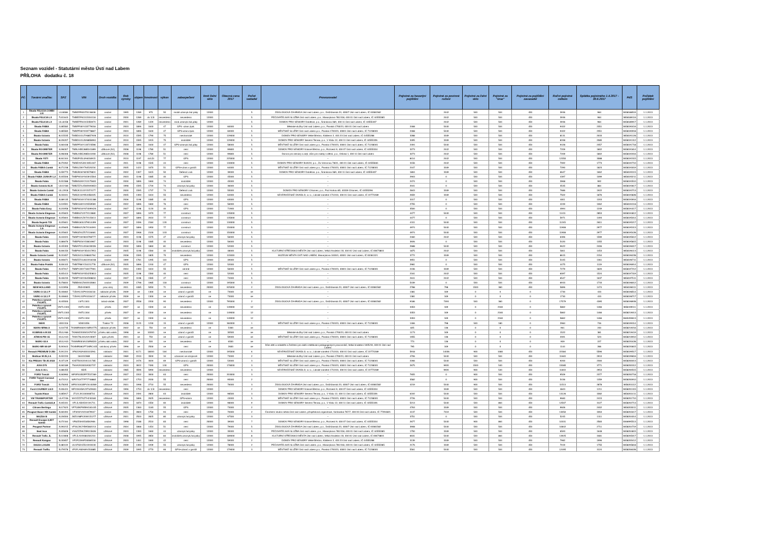Seznam vozidel - Statutární město Ústí nad Labem
PŘÍLOHA dodatku č. 18
| Pč: | Tovární značka: | SPZ | VIN | Druh vozidla: | Rok výroby | objem | hmotnost | výkon | zabezpečení | limit čelní sklo | Obecná cena 2017 | Počet sedadel | Provozovatel | Pojistné za havarijní pojištění | Pojistné za povinné ručení | Pojistné za čelní sklo | Pojistné za "úraz" | Pojistné za pojištění zavazadel | Roční pojistné celkem | Splátka pojistného 1.4.2017 - 30.6.2017 | PdS | Počátek pojištění |
| --- | --- | --- | --- | --- | --- | --- | --- | --- | --- | --- | --- | --- | --- | --- | --- | --- | --- | --- | --- | --- | --- | --- |
| 1 | Škoda FELICIA COMBI LXI | ULI8388 | TMBEFF653T0136636 | osobní | 1995 | 1289 | 975 | 50 | imobil.uzamyk.řad páky | 12000 | | 5 | ZOOLOGICKÁ ZAHRADA Ústí nad Labem, p.o., Drážďanská 23, 40007 Ústí nad Labem, IČ 00081582 | | 2442 | 540 | 504 | 450 | 3936 | 984 | 3658188519 | 1.1.2013 |
| 2 | Škoda FELICIA LX | 7U01643 | TMBEEF61315334118 | osobní | 2000 | 1289 | do 3,5t | neuvedeno | neuvedeno | 12000 | | 5 | PEČOVATELSKÁ SLUŽBA Ústí nad Labem, p.o., Masarykova 781/318, 400 01 Ústí nad Labem, IČ 44555385 | | 2442 | 540 | 504 | 450 | 3936 | 984 | 3658189116 | 1.1.2013 |
| 3 | Škoda FELICIA LX | ULL8158 | TMBEFF61315350074 | osobní | 2001 | 1289 | 1420 | neuvedeno | imob.uzamyk.řad.páky | 12000 | | 5 | DOMOV PRO SENIORY Dobětice, p.o., Šrámkova 38A, 400 11 Ústí nad Labem, IČ 44555407 | | 2442 | 540 | 504 | 450 | 3936 | 984 | 3658189917 | 1.1.2013 |
| 4 | Škoda FABIA | 1U85582 | TMBPF46Y433779018 | osobní | 2003 | 1896 | 1640 | 47 | GPS -uzam.zpát. | 12000 | 60000 | 5 | Městské služby Ústí nad Labem, p.o., Panská 1700/23, 400 01 Ústí nad Labem | 2468 | 5440 | 540 | 504 | 450 | 9402 | 2351 | 3658190416 | 1.1.2013 |
| 5 | Škoda FABIA | 1U85583 | TMBPF46Y033778867 | osobní | 2003 | 1896 | 1640 | 47 | GPS-uzam.zpát. | 12000 | 60000 | 5 | MĚSTSKÉ SLUŽBY Ústí nad Labem,p.o., Panská 1700/23, 40001 Ústí nad Labem, IČ 71238301 | 2468 | 5440 | 540 | 504 | 450 | 9402 | 2351 | 3658190918 | 1.1.2013 |
| 6 | Škoda Octavia | 6U15535 | TMBDX41U7A8857926 | osobní | 2010 | 1595 | 1790 | 75 | mechanické | 12000 | 129000 | 5 | DOMOV PRO SENIORY Velké Březno, Klášterní 2, 403 23 Ústí nad Labem, IČ 44555288 | 3288 | 3349 | 540 | 504 | 450 | 8131 | 2033 | 3658191128 | 1.1.2013 |
| 7 | Škoda Octavia | 6U26207 | TMBDX41U3A8858961 | osobní | 2010 | 1595 | 1915 | 75 | imobilizér | 12000 | 129000 | 5 | DOMOV PRO SENIORY Severní Terasa, p.o., V Klidu 12, 400 11 Ústí nad Labem, IČ 44555326 | 3495 | 3349 | 540 | 504 | 450 | 8338 | 2085 | 3658191312 | 1.1.2013 |
| 8 | Škoda Fabia | 1U60448 | TMBPF16Y133723598 | osobní | 2003 | 1896 | 1640 | 47 | GPS-uzamyk.řad.páky | 12000 | 58000 | 5 | MĚSTSKÉ SLUŽBY Ústí nad Labem,p.o., Panská 1700/23, 40001 Ústí nad Labem, IČ 71238301 | 2494 | 5440 | 540 | 504 | 450 | 9428 | 2357 | 3658191718 | 1.1.2013 |
| 9 | Škoda ROOMSTER | 4U98307 | TMBUHB5J885041899 | užitkové (N1) | 2008 | 1198 | 1780 | 51 | není | 12000 | 99800 | 5 | DOMOV PRO SENIORY Krásné Březno, p.o., Rozcestí 9, 400 07 Ústí nad Labem, IČ 44555334 | 3273 | 2442 | 540 | 504 | 450 | 7209 | 1802 | 3658191814 | 1.1.2013 |
| 10 | Škoda ROOMSTER | 4U98308 | TMBUHB5J985041930 | užitkové (N1) | 2008 | 1198 | 1780 | 51 | není | 12000 | 99800 | 5 | Domov pro seniory a azyl. dům pro matky s dětmi, p.o., Orlická 1, 400 11 Ústí nad Labem | 3273 | 2442 | 540 | 504 | 450 | 7209 | 1802 | 3658192016 | 1.1.2013 |
| 11 | Škoda YETI | 6U61344 | TMBJF45L0A6018915 | osobní | 2010 | 1197 | do3,5t | 77 | GPS | 12000 | 225000 | 5 | – | 8414 | 2442 | 540 | 504 | 450 | 12350 | 3088 | 3658192315 | 1.1.2013 |
| 12 | Škoda FABIA | 6U70262 | TMBEA25J0C3051467 | osobní | 2011 | 1198 | 1545 | 44 | není | 12000 | 130000 | 5 | DOMOV PRO SENIORY BUKOV, p.o., Za Vozovnou 783/1, 400 01 Ústí nad Labem, IČ 44555661 | 3156 | 2442 | 540 | 504 | 450 | 7092 | 1773 | 3658192710 | 1.1.2013 |
| 13 | Škoda FABIA Combi | 6U71238 | TMBGJ26Y764520234 | osobní | 2005 | 1422 | 1670 | 51 | GPS+uzam.v garáži | 12000 | 64000 | 5 | MĚSTSKÉ SLUŽBY Ústí nad Labem,p.o., Panská 1700/23, 40001 Ústí nad Labem, IČ 71238301 | 2447 | 3349 | 540 | 504 | 450 | 7290 | 1823 | 3658193019 | 1.1.2013 |
| 14 | Škoda FABIA | 1U59773 | TMBJB16Y823579824 | osobní | 2002 | 1397 | 1615 | 50 | Defend Lock | 12000 | 39000 | 5 | DOMOV PRO SENIORY Dobětice, p.o., Šrámkova 38A, 400 11 Ústí nad Labem, IČ 44555407 | 1804 | 3349 | 540 | 504 | 450 | 6647 | 1662 | 3658193115 | 1.1.2013 |
| 15 | Škoda FABIA JUNIOR 1.2 | 2U05506 | TMBPW16Y043915564 | osobní | 2003 | 1198 | 1085 | 40 | GPS | 12000 | 45000 | 5 | – | 2903 | 0 | 540 | 504 | 450 | 4397 | 1099 | 3658193211 | 1.1.2013 |
| 16 | Škoda Fabia | 2U51588 | TMBMS26Y213175600 | osobní | 2000 | 1896 | 1660 | 74 | imobilizér | 12000 | 45000 | 5 | – | 2474 | 0 | 540 | 504 | 450 | 3968 | 992 | 3658193510 | 1.1.2013 |
| 17 | Škoda Octavia SLXI | ULK2166 | TMBZZZ1U5W2092853 | osobní | 1998 | 1595 | 1720 | 74 | uzamyk.řad.páky | 12000 | 36000 | 5 | – | 2041 | 0 | 540 | 504 | 450 | 3535 | 884 | 3658193617 | 1.1.2013 |
| 18 | Škoda Octavia Combi | ULL2918 | TMBJK11U3Y2372177 | osobní | 2000 | 1595 | 1737 | 74 | Defend Lock | 12000 | 55000 | 5 | DOMOV PRO SENIORY Chlumec, p.o., Pod Horkou 85, 40339 Chlumec, IČ 44555296 | 2843 | 3349 | 540 | 504 | 450 | 7686 | 1922 | 3658193713 | 1.1.2013 |
| 19 | Škoda FABIA Combi | 3U34041 | TMBJC16Y954358325 | osobní | 2005 | 1390 | 1610 | 55 | neuvedeno | 12000 | 64000 | 5 | SEVEROČESKÉ DIVADLO, s.r.o., Lidické náměstí 1710/10, 400 01 Ústí nad Labem, IČ 22774289 | 2659 | 3349 | 540 | 504 | 450 | 7502 | 1876 | 3658193828 | 1.1.2013 |
| 20 | Škoda FABIA | 3U89135 | TMBPW16YX74031386 | osobní | 2006 | 1198 | 1085 | 40 | GPS | 12000 | 63000 | 5 | – | 3317 | 0 | 540 | 504 | 450 | 4811 | 1203 | 3658193916 | 1.1.2013 |
| 21 | Škoda FABIA | 1U19591 | TMBNS46Y423559590 | osobní | 2002 | 1896 | 1660 | 76 | není | 12000 | 56000 | 5 | – | 2755 | 0 | 540 | 504 | 450 | 4249 | 1062 | 3658194118 | 1.1.2013 |
| 22 | Škoda Fabia Easy | 4U24958 | TMBPW16Y674099426 | osobní | 2007 | 1198 | 1120 | 40 | GPS | 12000 | 71900 | 5 | – | 3500 | 0 | 540 | 504 | 450 | 4994 | 1249 | 3658194417 | 1.1.2013 |
| 23 | Škoda Octavia Elegance | 4U25603 | TMBBSZ12272113880 | osobní | 2007 | 1896 | 1970 | 77 | construct | 12000 | 135000 | 5 | – | 4477 | 5440 | 540 | 504 | 450 | 11411 | 2853 | 3658194812 | 1.1.2013 |
| 24 | Škoda Octavia Elegance | 4U25604 | TMBBS21Z072115613 | osobní | 2007 | 1896 | 2010 | 77 | construct | 12000 | 135000 | 5 | – | 4477 | 0 | 540 | 504 | 450 | 5971 | 1493 | 3658195014 | 1.1.2013 |
| 25 | Škoda Superb TDI | 4U25601 | TMBBG63U379014499 | osobní | 2007 | 2496 | 2184 | 120 | construct | 12000 | 130000 | 5 | – | 4311 | 5440 | 540 | 504 | 450 | 11245 | 2811 | 3658195217 | 1.1.2013 |
| 26 | Škoda Octavia Elegance 1.9 | 4U25605 | TMBBS21Z672116393 | osobní | 2007 | 1896 | 1950 | 77 | construct | 12000 | 150000 | 5 | – | 4974 | 5440 | 540 | 504 | 450 | 11908 | 2977 | 3658195313 | 1.1.2013 |
| 27 | Škoda Octavia Elegance | 4U25602 | TMBGE61Z572116681 | osobní | 2007 | 1968 | 2100 | 103 | construct | 12000 | 150000 | 5 | – | 4974 | 5440 | 540 | 504 | 450 | 11908 | 2977 | 3658195428 | 1.1.2013 |
| 28 | Škoda Fabia | 4U44024 | TMBPY46Y833798777 | osobní | 2003 | 1198 | 1575 | 47 | uzamyk.řad.páky | 12000 | 56000 | 5 | – | 2460 | 2442 | 540 | 504 | 450 | 6396 | 1599 | 3658195612 | 1.1.2013 |
| 29 | Škoda Fabia | 1U86676 | TMBPW16Y33816967 | osobní | 2003 | 1198 | 1085 | 40 | neuvedeno | 12000 | 56000 | 5 | – | 3926 | 0 | 540 | 504 | 450 | 5420 | 1355 | 3658195815 | 1.1.2013 |
| 30 | Škoda Octavia | 4U45300 | TMBAP21U018430028 | osobní | 2000 | 1896 | 1860 | 81 | construct | 12000 | 52000 | 5 | – | 2688 | 5440 | 540 | 504 | 450 | 9622 | 2406 | 3658196017 | 1.1.2013 |
| 31 | Škoda Fabia | 3U06150 | TMBPW16Y354317951 | osobní | 2005 | 1198 | 1560 | 40 | imobilizér,uzamyk.řad.páky | 12000 | 48000 | 5 | KULTURNÍ STŘEDISKO MĚSTA Ústí nad Labem, Velká Hradební 33, 400 01 Ústí nad Labem, IČ 00673803 | 1875 | 2442 | 540 | 504 | 450 | 5811 | 1453 | 3658196113 | 1.1.2013 |
| 32 | Škoda Octavia Combi | 5U31657 | TMBJX41U198840764 | osobní | 2008 | 1595 | 1805 | 75 | neuvedeno | 12000 | 115000 | 5 | MUZEUM MĚSTA ÚSTÍ NAD LABEM, Masarykova 1000/3, 40001 Ústí nad Labem, IČ 00361321 | 3772 | 3349 | 540 | 504 | 450 | 8615 | 2154 | 3658196228 | 1.1.2013 |
| 33 | Škoda Octavia | 3U06671 | TMBZZZ1U6X2216338 | osobní | 1999 | 1781 | 1295 | 110 | GPS | 12000 | 49000 | 5 | – | 3951 | 0 | 540 | 504 | 450 | 5445 | 1361 | 3658196711 | 1.1.2013 |
| 34 | Škoda Fabia Praktik | 3U06102 | TMBTF86Y154211778 | užitkové (N1) | 2005 | 1896 | 1240 | 47 | GPS | 12000 | 52000 | 2 | – | 2981 | 0 | 540 | 504 | 450 | 4475 | 1119 | 3658196914 | 1.1.2013 |
| 35 | Škoda Fabia | 2U37017 | TMBPC26Y744077901 | osobní | 2004 | 1390 | 1610 | 55 | centrál | 12000 | 56000 | 5 | MĚSTSKÉ SLUŽBY Ústí nad Labem,p.o., Panská 1700/23, 40001 Ústí nad Labem, IČ 71238301 | 2436 | 3349 | 540 | 504 | 450 | 7279 | 1820 | 3658197212 | 1.1.2013 |
| 36 | Škoda Fabia | 3U05413 | TMBPW16Y054250810 | osobní | 2005 | 1198 | 1560 | 40 | není | 12000 | 52000 | 5 | – | 2161 | 2442 | 540 | 504 | 450 | 6097 | 1524 | 3658197319 | 1.1.2013 |
| 37 | Škoda Fabia | 5U46233 | TMBPY46Y464598834 | osobní | 2007 | 1198 | 1565 | 47 | není | 12000 | 74000 | 5 | – | 2611 | 2442 | 540 | 504 | 450 | 6547 | 1637 | 3658197511 | 1.1.2013 |
| 38 | Škoda Octavia | 5U78834 | TMBBK61Z6A2032864 | osobní | 2009 | 1798 | 1985 | 118 | construct | 12000 | 195000 | 5 | – | 5439 | 0 | 540 | 504 | 450 | 6933 | 1733 | 3658198012 | 1.1.2013 |
| 39 | NEW HOLLAND | 1U10956 | ZBJH03605 | prac.stroj | 2011 | 4485 | 5050 | 71 | neuvedeno | 20000 | 925000 | 2 | ZOOLOGICKÁ ZAHRADA Ústí nad Labem, p.o., Drážďanská 23, 40007 Ústí nad Labem, IČ 00081582 | 2788 | 798 | 1500 | 360 | 450 | 5896 | 1474 | 3658198311 | 1.1.2013 |
| 40 | VARIO A 13.1 P | 5U46662 | TJ5AA131P91016418 | nákladní přívěs | 2009 | ne | 1300 | ne | uzamč.v garáži | ne | 73000 | ne | – | 1381 | 349 | 0 | 0 | 0 | 1730 | 433 | 3658198514 | 1.1.2013 |
| 41 | VARIO A 13.1 P | 5U46663 | TJ5AA131P91016417 | nákladní přívěs | 2009 | ne | 1300 | ne | uzamč.v garáži | ne | 73000 | ne | – | 1381 | 349 | 0 | 0 | 0 | 1730 | 433 | 3658198717 | 1.1.2013 |
| 42 | Peterka a synové VVLMTL | 4U45500 | LMTL1301 | tahač-vláček | 2007 | 2558 | 2200 | 90 | neuvedeno | 12000 | 795000 | 2 | ZOOLOGICKÁ ZAHRADA Ústí nad Labem, p.o., Drážďanská 23, 40007 Ústí nad Labem, IČ 00081582 | 9186 | 7493 | 540 | 360 | 0 | 17579 | 4395 | 3658198928 | 1.1.2013 |
| 43 | Peterka a synové VVLMTL | VMTL1304 | VMTL1304 | přívěs | 2007 | ne | 1500 | ne | neuvedeno | ne | 149000 | 12 | – | 3353 | 349 | 0 | 2160 | 0 | 5862 | 1466 | 3658199111 | 1.1.2013 |
| 44 | Peterka a synové VVLMTL | VMTL1302 | VMTL1304 | přívěs | 2007 | ne | 1500 | ne | neuvedeno | ne | 149000 | 12 | – | 3353 | 349 | 0 | 2160 | 0 | 5862 | 1466 | 3658219013 | 1.1.2013 |
| 45 | Peterka a synové VVLMTL | VMTL1303 | VMTL1304 | přívěs | 2007 | ne | 1500 | ne | neuvedeno | ne | 149000 | 12 | – | 3353 | 349 | 0 | 2160 | 0 | 5862 | 1466 | 3665459613 | 1.1.2013 |
| 46 | ISEKI | U001316 | SD001056 | Traktor T2 | 2008 | 1123 | 1230 | 15 | uzamč.v garáži | 12000 | 360000 | 1 | MĚSTSKÉ SLUŽBY Ústí nad Labem,p.o., Panská 1700/23, 40001 Ústí nad Labem, IČ 71238301 | 1466 | 798 | 540 | 180 | 0 | 2984 | 746 | 3658199314 | 1.1.2013 |
| 47 | MARO MR06 A | 1U10735 | TKMMR060A21MRO775 | nákladní přívěs | 2002 | ne | 750 | ne | neuvedeno | ne | 5300 | ne | – | 825 | 136 | 0 | 0 | 0 | 961 | 240 | 3658219216 | 1.1.2013 |
| 48 | KOBRAS 6 M 2/2 | 25ULA66 | TK96M2200W1KP9730 | přívěs.nákl.valník. | 1998 | ne | 10000 | ne | uzamč.v garáži | ne | 30500 | ne | Městské služby Ústí nad Labem, p.o., Panská 1700/23, 400 01 Ústí nad Labem | 1173 | 349 | 0 | 0 | 0 | 1522 | 381 | 3658219419 | 1.1.2013 |
| 49 | ATMOS PDI 15 | 31ULA43 | TK9A7NL001AAH3007 | spec.přívěs | 2001 | ne | 750 | ne | uzamč.v garáži | ne | 59000 | ne | MĚSTSKÉ SLUŽBY Ústí nad Labem,p.o., Panská 1700/23, 40001 Ústí nad Labem, IČ 71238301 | 1955 | 136 | 0 | 0 | 0 | 2091 | 523 | 3658219910 | 1.1.2013 |
| 50 | MARO 03 A | 32ULA43 | TKMMR003A11MR8520 | přívěs.nákl.valník. | 2002 | ne | 500 | ne | neuvedeno | ne | 6500 | ne | – | 773 | 136 | 0 | 0 | 0 | 909 | 227 | 3658220428 | 1.1.2013 |
| 51 | MARO MR 08 GP | 5U92643 | TKMMR08GPT1MRC445 | valníkový přívěs | 1996 | ne | 2500 | ne | není | ne | 2600 | ne | Dům dětí a mládeže a Zařízení pro další vzdělávání pedagogických pracovníků, Velká hradební 1025/19, 400 01 Ústí nad Labem | 795 | 349 | 0 | 0 | 0 | 1144 | 286 | 3658220815 | 1.1.2013 |
| 52 | Renault PREMIUM D 250 | 2U91224 | VF622A0A00010329G | nákladní | 2001 | 6171 | 18000 | 184 | mechanické | 12000 | 195000 | 6 | SEVEROČESKÉ DIVADLO, s.r.o., Lidické náměstí 1710/10, 400 01 Ústí nad Labem, IČ 22774289 | 5918 | 14036 | 900 | 1080 | 450 | 22384 | 5596 | 3658199517 | 1.1.2013 |
| 53 | Multicar M 25,1 A | 2U52220 | 16443/1989 | nákladní | 1989 | 2240 | 3500 | 34 | uzamcen ve strojovně | 12000 | 73000 | 2 | Městské služby Ústí nad Labem, p.o., Panská 1700/23, 400 01 Ústí nad Labem | 4706 | 5440 | 540 | 504 | 450 | 11640 | 2910 | 3658199816 | 1.1.2013 |
| 54 | Kia PREGIO TB 25 2422 | 2U37129 | KNETB24224K141785 | užitkové | 2004 | 2476 | 3020 | 69 | GPS-uzamč.v garáži | 12000 | 53000 | 3 | MĚSTSKÉ SLUŽBY Ústí nad Labem,p.o., Panská 1700/23, 40001 Ústí nad Labem, IČ 71238301 | 2266 | 5440 | 540 | 504 | 450 | 9200 | 2300 | 3658200013 | 1.1.2013 |
| 55 | AVIA D75 | 4U60189 | TNAA2K0003A002737 | nákladní | 2003 | 3922 | 7490 | 100 | GPS | 20000 | 178000 | 3 | MĚSTSKÉ SLUŽBY Ústí nad Labem,p.o., Panská 1700/23, 40001 Ústí nad Labem, IČ 71238301 | 2675 | 9920 | 1500 | 540 | 450 | 15085 | 3771 | 3658200312 | 1.1.2013 |
| 56 | Avia A 31 L | 1U86455 | 6525 | nákladní | 1985 | 3596 | 5990 | neuvedeno | neuvedeno | 12000 | | 3 | SEVEROČESKÉ DIVADLO, s.r.o., Lidické náměstí 1710/10, 400 01 Ústí nad Labem, IČ 22774289 | | 9920 | 900 | 540 | 450 | 11810 | 2953 | 3658200515 | 1.1.2013 |
| 57 | FORD Tranzit | 4U60960 | WF0FXXBDFF7E07269 | užitkové | 2007 | 2202 | 3000 | 63 | není | 20000 | 203000 | 3 | – | 7655 | 0 | 900 | 504 | 450 | 9509 | 2377 | 3658200718 | 1.1.2013 |
| 58 | FORD Tranzit Connect Van | 4U72212 | WF0TXXTTPT7T48882 | užitkové | 2007 | 1753 | 2030 | 55 | není | 20000 | 95000 | 2 | – | 3582 | 0 | 900 | 504 | 450 | 5436 | 1359 | 3658200910 | 1.1.2013 |
| 59 | FORD Tranzit | 5U78205 | WF0VXXGBFV1K40289 | užitkové | 2001 | 1998 | 2710 | 55 | neuvedeno | 20000 | 76000 | 3 | ZOOLOGICKÁ ZAHRADA Ústí nad Labem, p.o., Drážďanská 23, 40007 Ústí nad Labem, IČ 00081582 | 4219 | 5440 | 900 | 504 | 450 | 11513 | 2878 | 3658201112 | 1.1.2013 |
| 60 | Ford COURIER 1.8.D | 2U06424 | WFO3XXBAJ3TS29604 | užitkové | 1996 | 1753 | do 3,5t | neuvedeno | není | 12000 | | 2 | DOMOV PRO SENIORY Krásné Březno, p.o., Rozcestí 9, 400 07 Ústí nad Labem, IČ 44555334 | | 3349 | 540 | 504 | 450 | 4843 | 1211 | 3658201315 | 1.1.2013 |
| 61 | Toyota Hiace | 1U85917 | JT121JK1100008734 | užitkové | 2003 | 2494 | 2800 | 63 | imobilizér | 12000 | 98500 | 3 | DOMOV PRO SENIORY Severní Terasa, p.o., V Klidu 12, 400 11 Ústí nad Labem, IČ 44555326 | 6192 | 5440 | 540 | 504 | 450 | 13126 | 3282 | 3658201411 | 1.1.2013 |
| 62 | VW TRANSPORTER | ULA7236 | WV2ZZZ70ZTH230180 | užitkové | 1996 | 1896 | 2625 | neuvedeno | GPS+alarm | 12000 | 43000 | 5 | MĚSTSKÉ SLUŽBY Ústí nad Labem,p.o., Panská 1700/23, 40001 Ústí nad Labem, IČ 71238301 | 2726 | 5440 | 540 | 504 | 450 | 9660 | 2415 | 3658201710 | 1.1.2013 |
| 63 | Renault Trafic Combi1,9 | 2U05331 | VF1JLABA53V191711 | užitkové | 2003 | 1870 | 1550 | 60 | imobilizér | 12000 | 98000 | 9 | DOMOV PRO SENIORY Severní Terasa, p.o., V Klidu 12, 400 11 Ústí nad Labem, IČ 44555326 | 5213 | 5440 | 540 | 864 | 450 | 12507 | 3127 | 3658202713 | 1.1.2013 |
| 64 | Citroen Berlingo | 3U17623 | VF7GBKFWB94181445 | užitkové | 2005 | 1360 | 1183 | 55 | GPS | 12000 | 73000 | 2 | – | 4763 | 3349 | 540 | 504 | 450 | 9606 | 2402 | 3658203011 | 1.1.2013 |
| 65 | Peugeot Boxer HDI kombi | 3U60494 | VF3232VH216079947 | osobní | 2001 | 2800 | 1750 | 94 | není | 12000 | 70000 | 2 | Činoherní studio města Ústí nad Labem, příspěvková organizace, Varšavská 767/7, 400 03 Ústí nad Labem, IČ 77294821 | 4137 | 7419 | 540 | 504 | 450 | 13050 | 3263 | 3658203417 | 1.1.2013 |
| 66 | MAZDA B | 4U26500 | JMZUN8F420W151277 | užitkové | 2001 | 2500 | 2825 | 80 | uzamyk.řad.páky | 12000 | 67500 | 3 | – | 3751 | 0 | 540 | 504 | 450 | 5245 | 1311 | 3658204014 | 1.1.2013 |
| 67 | Renault Escape 2,2DT kombi | 4U72164 | VF8JE0H0518562906 | osobní | 1998 | 2188 | 2510 | 83 | není | 20000 | 39000 | 7 | DOMOV PRO SENIORY Krásné Březno, p.o., Rozcestí 9, 400 07 Ústí nad Labem, IČ 44555334 | 2677 | 5440 | 900 | 864 | 450 | 10331 | 2583 | 3066995513 | 1.1.2013 |
| 68 | Peugeot Partner | 2U90215 | VF3GJWJYB95082213 | osobní | 2004 | 1868 | 1454 | 51 | není | 12000 | 79000 | 5 | ZOOLOGICKÁ ZAHRADA Ústí nad Labem, p.o., Drážďanská 23, 40007 Ústí nad Labem, IČ 00081582 | 3908 | 5440 | 540 | 504 | 450 | 10842 | 2711 | 3658204719 | 1.1.2013 |
| 69 | Seat Inca | 2U05828 | VSSZZZ9KZ3R015628 | užitkové | 2003 | 1390 | 1660 | 44 | uzamyk.řad.páky | 12000 | 35000 | 5 | PEČOVATELSKÁ SLUŽBA Ústí nad Labem, p.o., Masarykova 781/318, 400 01 Ústí nad Labem, IČ 44555385 | 1750 | 3349 | 540 | 504 | 450 | 6593 | 1648 | 3658204815 | 1.1.2013 |
| 70 | Renault Trafic JL | 5U12808 | VF1JLAHA684281210 | osobní | 2008 | 1995 | 2850 | 84 | imobilizér,uzamyk.řad.páky | 12000 | 189000 | 8 | KULTURNÍ STŘEDISKO MĚSTA Ústí nad Labem, Velká Hradební 33, 400 01 Ústí nad Labem, IČ 00673803 | 6631 | 5440 | 540 | 864 | 450 | 13925 | 3481 | 3658205017 | 1.1.2013 |
| 71 | Renault Kangoo | 5U30657 | VF1FC09AF28366518 | užitkové | 2003 | 1461 | 1660 | 42 | není | 12000 | 59000 | 2 | DOMOV PRO SENIORY Velké Březno, Klášterní 2, 403 23 Ústí nad Labem, IČ 44555288 | 3139 | 3349 | 540 | 504 | 450 | 7982 | 1996 | 3658205412 | 1.1.2013 |
| 72 | DACIA LOGAN | 5U80119 | UU1FSD1E541919430 | užitkové | 2009 | 1390 | 1939 | 55 | uzamyk.řad.páky | 12000 | 78000 | 2 | PEČOVATELSKÁ SLUŽBA Ústí nad Labem, p.o., Masarykova 781/318, 400 01 Ústí nad Labem, IČ 44555385 | 2176 | 3349 | 540 | 504 | 450 | 7019 | 1755 | 3658205818 | 1.1.2013 |
| 73 | Renault Traffic | 5U79578 | VF1FLAMA69V354885 | užitkové | 2009 | 1995 | 2770 | 66 | GPS+uzamč.v garáži | 12000 | 179000 | 3 | MĚSTSKÉ SLUŽBY Ústí nad Labem,p.o., Panská 1700/23, 40001 Ústí nad Labem, IČ 71238301 | 5561 | 5440 | 540 | 504 | 450 | 12495 | 3124 | 3658206028 | 1.1.2013 |